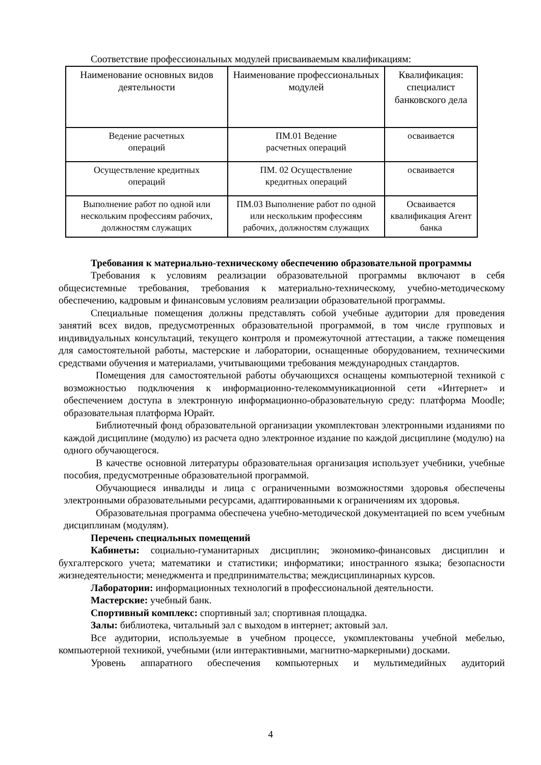Соответствие профессиональных модулей присваиваемым квалификациям:
| Наименование основных видов деятельности | Наименование профессиональных модулей | Квалификация: специалист банковского дела |
| Ведение расчетных операций | ПМ.01 Ведение расчетных операций | осваивается |
| Осуществление кредитных операций | ПМ. 02 Осуществление кредитных операций | осваивается |
| Выполнение работ по одной или нескольким профессиям рабочих, должностям служащих | ПМ.03 Выполнение работ по одной или нескольким профессиям рабочих, должностям служащих | Осваивается квалификация Агент банка |
Требования к материально-техническому обеспечению образовательной программы
Требования к условиям реализации образовательной программы включают в себя общесистемные требования, требования к материально-техническому, учебно-методическому обеспечению, кадровым и финансовым условиям реализации образовательной программы.
Специальные помещения должны представлять собой учебные аудитории для проведения занятий всех видов, предусмотренных образовательной программой, в том числе групповых и индивидуальных консультаций, текущего контроля и промежуточной аттестации, а также помещения для самостоятельной работы, мастерские и лаборатории, оснащенные оборудованием, техническими средствами обучения и материалами, учитывающими требования международных стандартов.
Помещения для самостоятельной работы обучающихся оснащены компьютерной техникой с возможностью подключения к информационно-телекоммуникационной сети «Интернет» и обеспечением доступа в электронную информационно-образовательную среду: платформа Moodle; образовательная платформа Юрайт.
Библиотечный фонд образовательной организации укомплектован электронными изданиями по каждой дисциплине (модулю) из расчета одно электронное издание по каждой дисциплине (модулю) на одного обучающегося.
В качестве основной литературы образовательная организация использует учебники, учебные пособия, предусмотренные образовательной программой.
Обучающиеся инвалиды и лица с ограниченными возможностями здоровья обеспечены электронными образовательными ресурсами, адаптированными к ограничениям их здоровья.
Образовательная программа обеспечена учебно-методической документацией по всем учебным дисциплинам (модулям).
Перечень специальных помещений
Кабинеты: социально-гуманитарных дисциплин; экономико-финансовых дисциплин и бухгалтерского учета; математики и статистики; информатики; иностранного языка; безопасности жизнедеятельности; менеджмента и предпринимательства; междисциплинарных курсов.
Лаборатории: информационных технологий в профессиональной деятельности.
Мастерские: учебный банк.
Спортивный комплекс: спортивный зал; спортивная площадка.
Залы: библиотека, читальный зал с выходом в интернет; актовый зал.
Все аудитории, используемые в учебном процессе, укомплектованы учебной мебелью, компьютерной техникой, учебными (или интерактивными, магнитно-маркерными) досками.
Уровень аппаратного обеспечения компьютерных и мультимедийных аудиторий
4